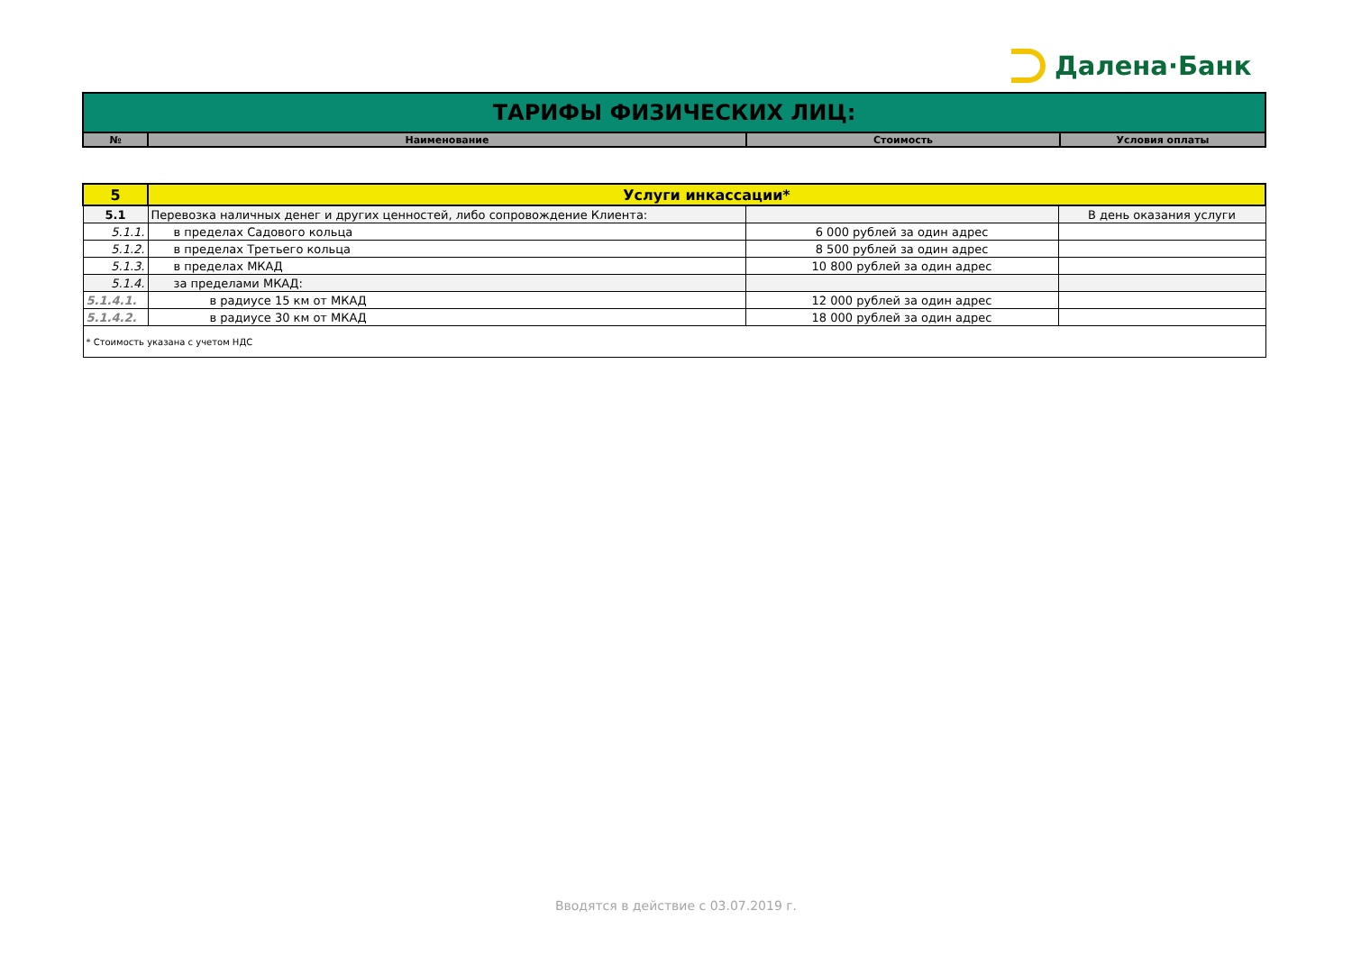Далена·Банк
| ТАРИФЫ ФИЗИЧЕСКИХ ЛИЦ: | | | |
| № | Наименование | Стоимость | Условия оплаты |
| 5 | Услуги инкассации* | | |
| 5.1 | Перевозка наличных денег и других ценностей, либо сопровождение Клиента: | | В день оказания услуги |
| 5.1.1. | в пределах Садового кольца | 6 000 рублей за один адрес | |
| 5.1.2. | в пределах Третьего кольца | 8 500 рублей за один адрес | |
| 5.1.3. | в пределах МКАД | 10 800 рублей за один адрес | |
| 5.1.4. | за пределами МКАД: | | |
| 5.1.4.1. | в радиусе 15 км от МКАД | 12 000 рублей за один адрес | |
| 5.1.4.2. | в радиусе 30 км от МКАД | 18 000 рублей за один адрес | |
| * Стоимость указана с учетом НДС | | | |
Вводятся в действие с 03.07.2019 г.